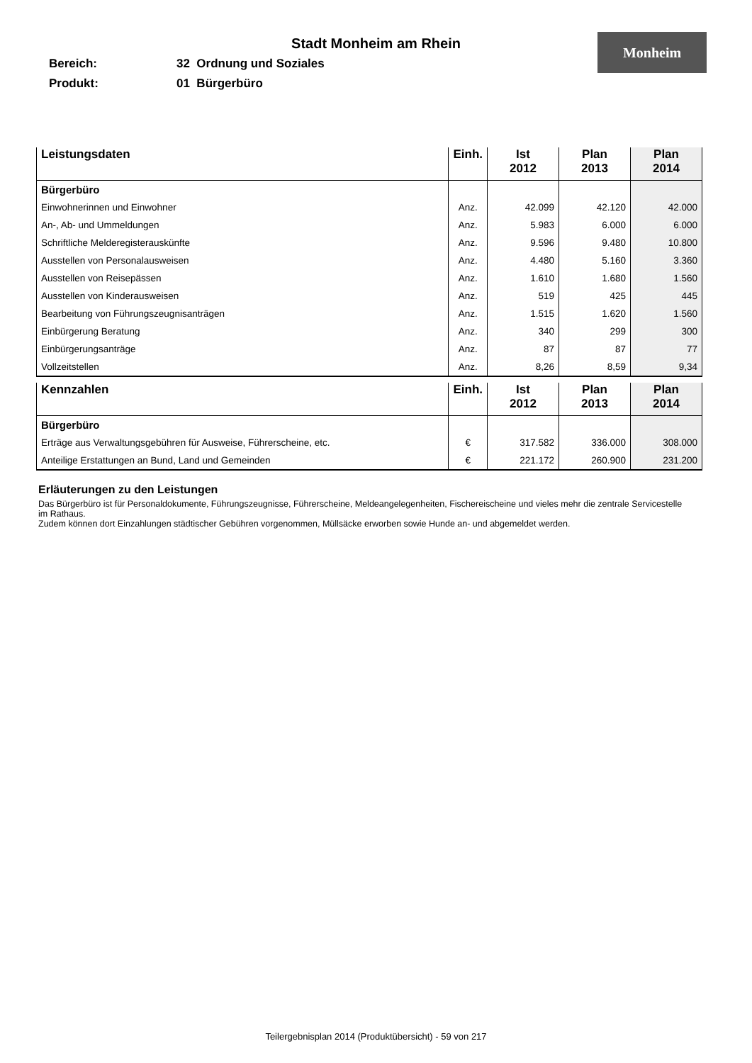Monheim
Stadt Monheim am Rhein
Bereich: 32 Ordnung und Soziales
Produkt: 01 Bürgerbüro
| Leistungsdaten | Einh. | Ist 2012 | Plan 2013 | Plan 2014 |
| --- | --- | --- | --- | --- |
| Bürgerbüro | | | | |
| Einwohnerinnen und Einwohner | Anz. | 42.099 | 42.120 | 42.000 |
| An-, Ab- und Ummeldungen | Anz. | 5.983 | 6.000 | 6.000 |
| Schriftliche Melderegisterauskünfte | Anz. | 9.596 | 9.480 | 10.800 |
| Ausstellen von Personalausweisen | Anz. | 4.480 | 5.160 | 3.360 |
| Ausstellen von Reisepässen | Anz. | 1.610 | 1.680 | 1.560 |
| Ausstellen von Kinderausweisen | Anz. | 519 | 425 | 445 |
| Bearbeitung von Führungszeugnisanträgen | Anz. | 1.515 | 1.620 | 1.560 |
| Einbürgerung Beratung | Anz. | 340 | 299 | 300 |
| Einbürgerungsanträge | Anz. | 87 | 87 | 77 |
| Vollzeitstellen | Anz. | 8,26 | 8,59 | 9,34 |
| Kennzahlen | Einh. | Ist 2012 | Plan 2013 | Plan 2014 |
| --- | --- | --- | --- | --- |
| Bürgerbüro | | | | |
| Erträge aus Verwaltungsgebühren für Ausweise, Führerscheine, etc. | € | 317.582 | 336.000 | 308.000 |
| Anteilige Erstattungen an Bund, Land und Gemeinden | € | 221.172 | 260.900 | 231.200 |
Erläuterungen zu den Leistungen
Das Bürgerbüro ist für Personaldokumente, Führungszeugnisse, Führerscheine, Meldeangelegenheiten, Fischereischeine und vieles mehr die zentrale Servicestelle im Rathaus.
Zudem können dort Einzahlungen städtischer Gebühren vorgenommen, Müllsäcke erworben sowie Hunde an- und abgemeldet werden.
Teilergebnisplan 2014 (Produktübersicht) - 59 von 217